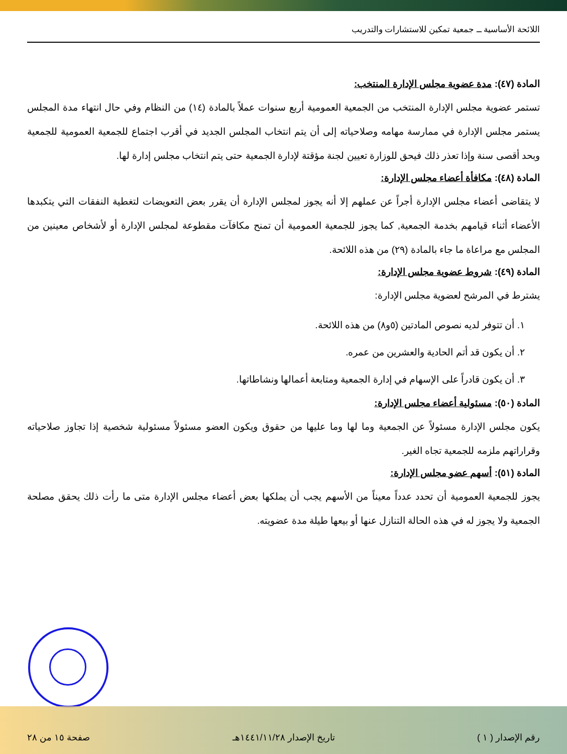اللائحة الأساسية ــ جمعية تمكين للاستشارات والتدريب
المادة (٤٧): مدة عضوية مجلس الإدارة المنتخب:
تستمر عضوية مجلس الإدارة المنتخب من الجمعية العمومية أربع سنوات عملاً بالمادة (١٤) من النظام وفي حال انتهاء مدة المجلس يستمر مجلس الإدارة في ممارسة مهامه وصلاحياته إلى أن يتم انتخاب المجلس الجديد في أقرب اجتماع للجمعية العمومية للجمعية وبحد أقصى سنة وإذا تعذر ذلك فيحق للوزارة تعيين لجنة مؤقتة لإدارة الجمعية حتى يتم انتخاب مجلس إدارة لها.
المادة (٤٨): مكافأة أعضاء مجلس الإدارة:
لا يتقاضى أعضاء مجلس الإدارة أجراً عن عملهم إلا أنه يجوز لمجلس الإدارة أن يقرر بعض التعويضات لتغطية النفقات التي يتكبدها الأعضاء أثناء قيامهم بخدمة الجمعية, كما يجوز للجمعية العمومية أن تمنح مكافآت مقطوعة لمجلس الإدارة أو لأشخاص معينين من المجلس مع مراعاة ما جاء بالمادة (٢٩) من هذه اللائحة.
المادة (٤٩): شروط عضوية مجلس الإدارة:
يشترط في المرشح لعضوية مجلس الإدارة:
١. أن تتوفر لديه نصوص المادتين (٥و٨) من هذه اللائحة.
٢. أن يكون قد أتم الحادية والعشرين من عمره.
٣. أن يكون قادراً على الإسهام في إدارة الجمعية ومتابعة أعمالها ونشاطاتها.
المادة (٥٠): مسئولية أعضاء مجلس الإدارة:
يكون مجلس الإدارة مسئولاً عن الجمعية وما لها وما عليها من حقوق ويكون العضو مسئولاً مسئولية شخصية إذا تجاوز صلاحياته وقراراتهم ملزمه للجمعية تجاه الغير.
المادة (٥١): أسهم عضو مجلس الإدارة:
يجوز للجمعية العمومية أن تحدد عدداً معيناً من الأسهم يجب أن يملكها بعض أعضاء مجلس الإدارة متى ما رأت ذلك يحقق مصلحة الجمعية ولا يجوز له في هذه الحالة التنازل عنها أو بيعها طيلة مدة عضويته.
رقم الإصدار ( ١ ) تاريخ الإصدار ١٤٤١/١١/٢٨هـ صفحة ١٥ من ٢٨